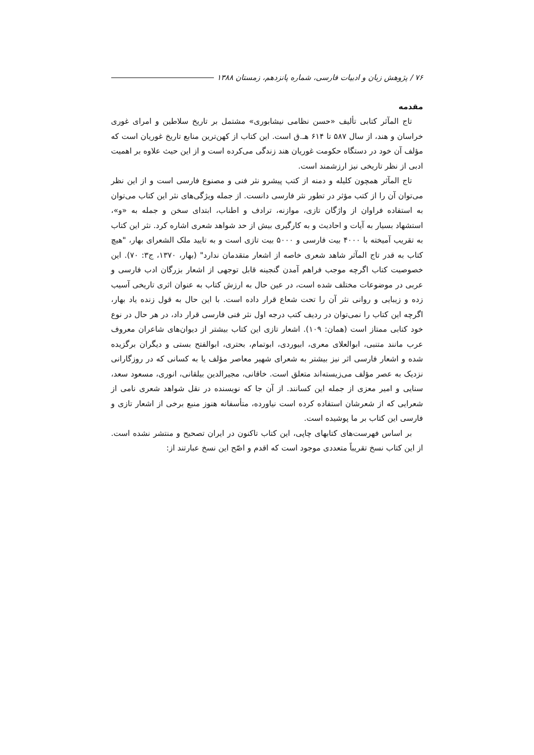۷۶ / پژوهش زبان و ادبیات فارسی، شماره پانزدهم، زمستان ۱۳۸۸
مقدمه
تاج المآثر کتابی تألیف «حسن نظامی نیشابوری» مشتمل بر تاریخ سلاطین و امرای غوری خراسان و هند، از سال ۵۸۷ تا ۶۱۴ هـ.ق است. این کتاب از کهن‌ترین منابع تاریخ غوریان است که مؤلف آن خود در دستگاه حکومت غوریان هند زندگی می‌کرده است و از این حیث علاوه بر اهمیت ادبی از نظر تاریخی نیز ارزشمند است.
تاج المآثر همچون کلیله و دمنه از کتب پیشرو نثر فنی و مصنوع فارسی است و از این نظر می‌توان آن را از کتب مؤثر در تطور نثر فارسی دانست. از جمله ویژگی‌های نثر این کتاب می‌توان به استفاده فراوان از واژگان تازی، موازنه، ترادف و اطناب، ابتدای سخن و جمله به «و»، استشهاد بسیار به آیات و احادیث و به کارگیری بیش از حد شواهد شعری اشاره کرد. نثر این کتاب به تقریب آمیخته با ۴۰۰۰ بیت فارسی و ۵۰۰۰ بیت تازی است و به تایید ملک الشعرای بهار، "هیچ کتاب به قدر تاج المآثر شاهد شعری خاصه از اشعار متقدمان ندارد" (بهار، ۱۳۷۰، ج۳: ۷۰). این خصوصیت کتاب اگرچه موجب فراهم آمدن گنجینه قابل توجهی از اشعار بزرگان ادب فارسی و عربی در موضوعات مختلف شده است، در عین حال به ارزش کتاب به عنوان اثری تاریخی آسیب زده و زیبایی و روانی نثر آن را تحت شعاع قرار داده است. با این حال به قول زنده یاد بهار، اگرچه این کتاب را نمی‌توان در ردیف کتب درجه اول نثر فنی فارسی قرار داد، در هر حال در نوع خود کتابی ممتاز است (همان: ۱۰۹). اشعار تازی این کتاب بیشتر از دیوان‌های شاعران معروف عرب مانند متنبی، ابوالعلای معری، ابیوردی، ابوتمام، بحتری، ابوالفتح بستی و دیگران برگزیده شده و اشعار فارسی اثر نیز بیشتر به شعرای شهیر معاصر مؤلف یا به کسانی که در روزگارانی نزدیک به عصر مؤلف می‌زیسته‌اند متعلق است. خاقانی، مجیرالدین بیلقانی، انوری، مسعود سعد، سنایی و امیر معزی از جمله این کسانند. از آن جا که نویسنده در نقل شواهد شعری نامی از شعرایی که از شعرشان استفاده کرده است نیاورده، متأسفانه هنوز منبع برخی از اشعار تازی و فارسی این کتاب بر ما پوشیده است.
بر اساس فهرست‌های کتابهای چاپی، این کتاب تاکنون در ایران تصحیح و منتشر نشده است. از این کتاب نسخ تقریباً متعددی موجود است که اقدم و اصّح این نسخ عبارتند از: